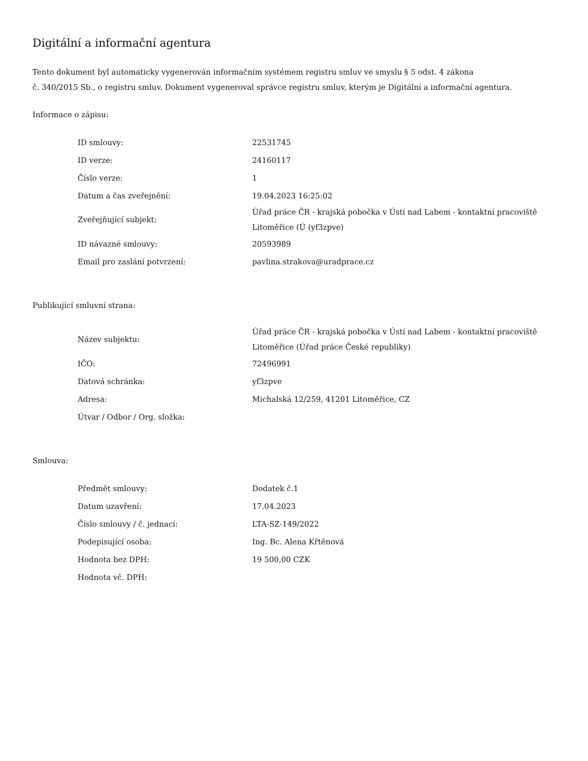Digitální a informační agentura
Tento dokument byl automaticky vygenerován informačním systémem registru smluv ve smyslu § 5 odst. 4 zákona
č. 340/2015 Sb., o registru smluv. Dokument vygeneroval správce registru smluv, kterým je Digitální a informační agentura.
Informace o zápisu:
| ID smlouvy: | 22531745 |
| ID verze: | 24160117 |
| Číslo verze: | 1 |
| Datum a čas zveřejnění: | 19.04.2023 16:25:02 |
| Zveřejňující subjekt: | Úřad práce ČR - krajská pobočka v Ústí nad Labem - kontaktní pracoviště Litoměřice (Ú (yf3zpve) |
| ID návazné smlouvy: | 20593989 |
| Email pro zaslání potvrzení: | pavlina.strakova@uradprace.cz |
Publikující smluvní strana:
| Název subjektu: | Úřad práce ČR - krajská pobočka v Ústí nad Labem - kontaktní pracoviště Litoměřice (Úřad práce České republiky) |
| IČO: | 72496991 |
| Datová schránka: | yf3zpve |
| Adresa: | Michalská 12/259, 41201 Litoměřice, CZ |
| Útvar / Odbor / Org. složka: | |
Smlouva:
| Předmět smlouvy: | Dodatek č.1 |
| Datum uzavření: | 17.04.2023 |
| Číslo smlouvy / č. jednací: | LTA-SZ-149/2022 |
| Podepisující osoba: | Ing. Bc. Alena Křtěnová |
| Hodnota bez DPH: | 19 500,00 CZK |
| Hodnota vč. DPH: | |